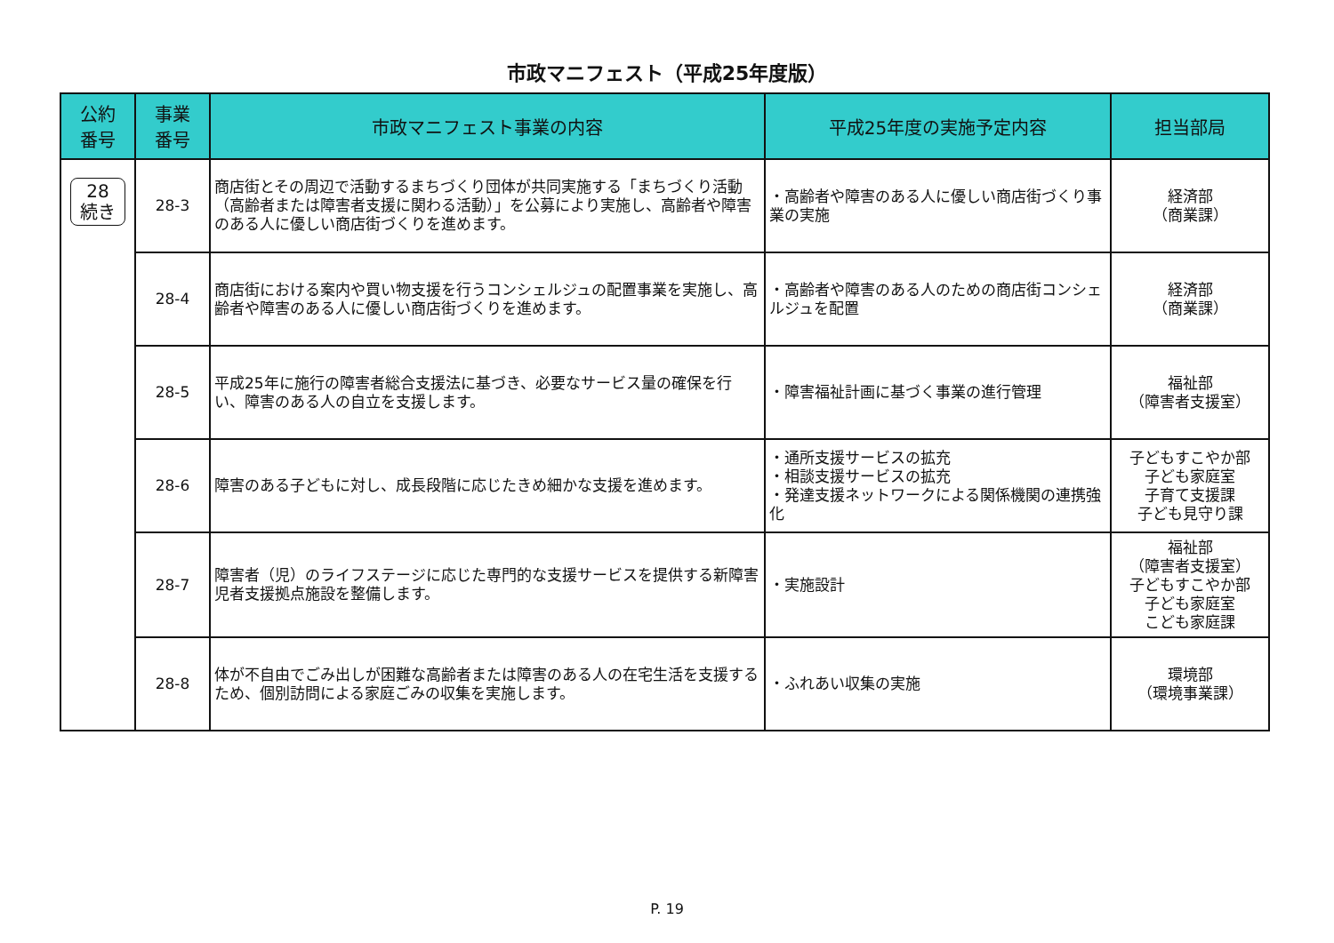市政マニフェスト（平成25年度版）
| 公約 番号 | 事業 番号 | 市政マニフェスト事業の内容 | 平成25年度の実施予定内容 | 担当部局 |
| --- | --- | --- | --- | --- |
| 28 続き | 28-3 | 商店街とその周辺で活動するまちづくり団体が共同実施する「まちづくり活動（高齢者または障害者支援に関わる活動）」を公募により実施し、高齢者や障害のある人に優しい商店街づくりを進めます。 | ・高齢者や障害のある人に優しい商店街づくり事業の実施 | 経済部 （商業課） |
| | 28-4 | 商店街における案内や買い物支援を行うコンシェルジュの配置事業を実施し、高齢者や障害のある人に優しい商店街づくりを進めます。 | ・高齢者や障害のある人のための商店街コンシェルジュを配置 | 経済部 （商業課） |
| | 28-5 | 平成25年に施行の障害者総合支援法に基づき、必要なサービス量の確保を行い、障害のある人の自立を支援します。 | ・障害福祉計画に基づく事業の進行管理 | 福祉部 （障害者支援室） |
| | 28-6 | 障害のある子どもに対し、成長段階に応じたきめ細かな支援を進めます。 | ・通所支援サービスの拡充 ・相談支援サービスの拡充 ・発達支援ネットワークによる関係機関の連携強化 | 子どもすこやか部 子ども家庭室 子育て支援課 子ども見守り課 |
| | 28-7 | 障害者（児）のライフステージに応じた専門的な支援サービスを提供する新障害児者支援拠点施設を整備します。 | ・実施設計 | 福祉部 （障害者支援室） 子どもすこやか部 子ども家庭室 こども家庭課 |
| | 28-8 | 体が不自由でごみ出しが困難な高齢者または障害のある人の在宅生活を支援するため、個別訪問による家庭ごみの収集を実施します。 | ・ふれあい収集の実施 | 環境部 （環境事業課） |
P. 19